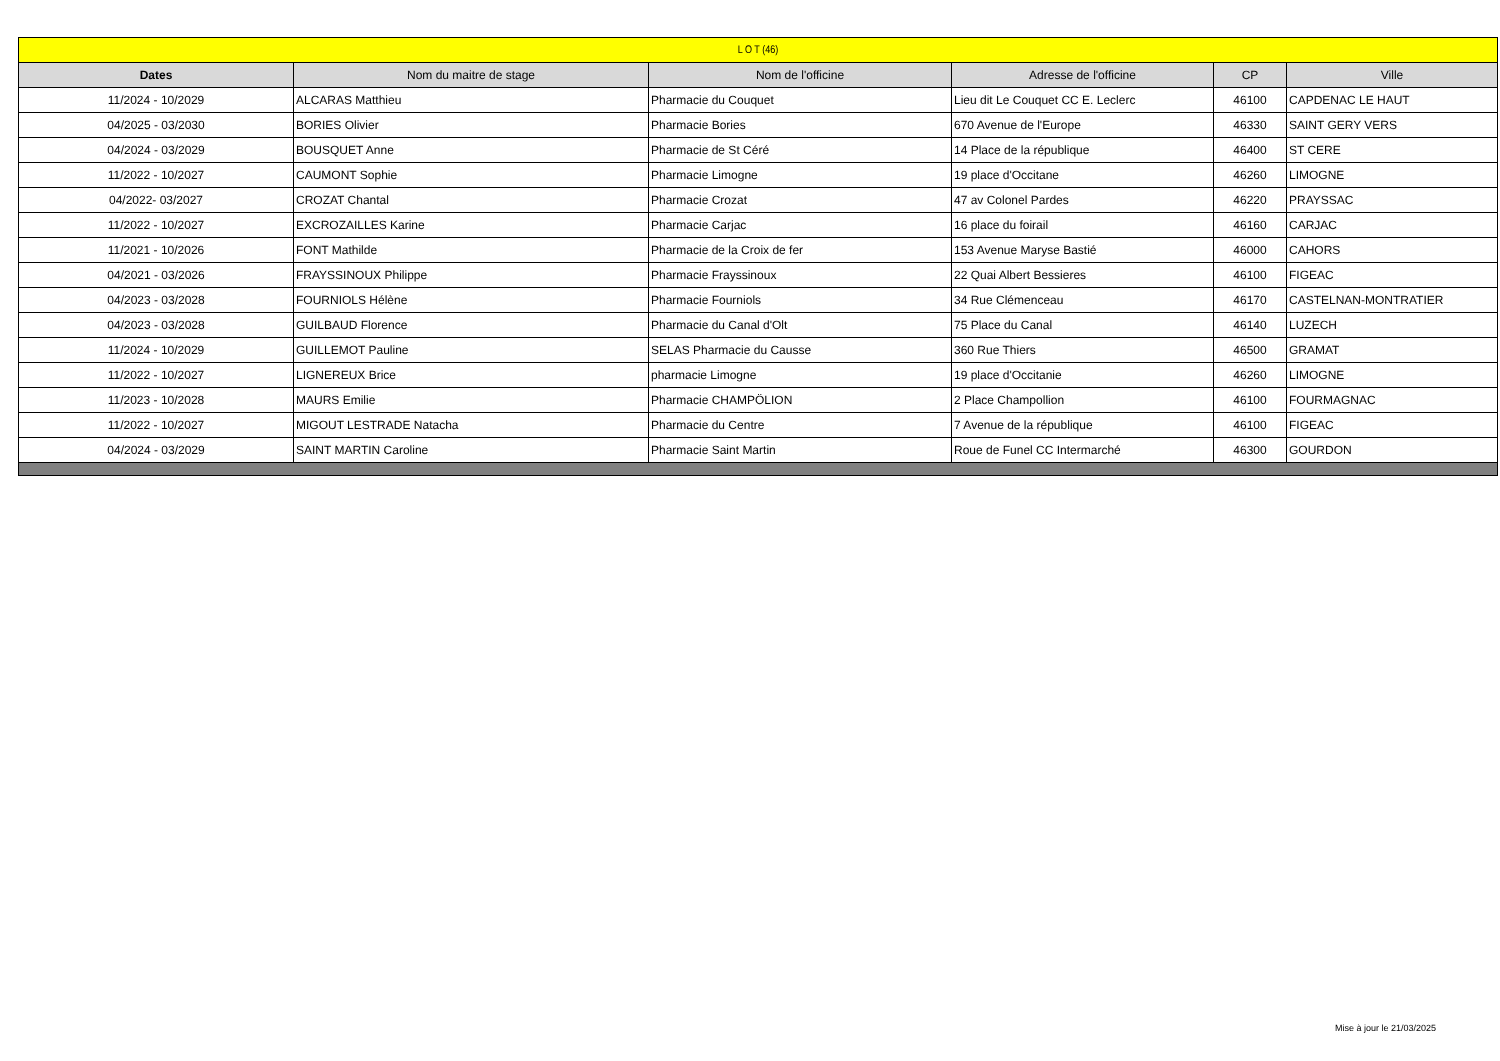| L O T (46) | | | | | |
| --- | --- | --- | --- | --- | --- |
| Dates | Nom du maitre de stage | Nom de l'officine | Adresse de l'officine | CP | Ville |
| 11/2024 - 10/2029 | ALCARAS Matthieu | Pharmacie du Couquet | Lieu dit Le Couquet CC E. Leclerc | 46100 | CAPDENAC LE HAUT |
| 04/2025 - 03/2030 | BORIES Olivier | Pharmacie Bories | 670 Avenue de l'Europe | 46330 | SAINT GERY VERS |
| 04/2024 - 03/2029 | BOUSQUET Anne | Pharmacie de St Céré | 14 Place de la république | 46400 | ST CERE |
| 11/2022 - 10/2027 | CAUMONT Sophie | Pharmacie Limogne | 19 place d'Occitane | 46260 | LIMOGNE |
| 04/2022- 03/2027 | CROZAT Chantal | Pharmacie Crozat | 47 av Colonel Pardes | 46220 | PRAYSSAC |
| 11/2022 - 10/2027 | EXCROZAILLES Karine | Pharmacie Carjac | 16 place du foirail | 46160 | CARJAC |
| 11/2021 - 10/2026 | FONT Mathilde | Pharmacie de la Croix de fer | 153 Avenue Maryse Bastié | 46000 | CAHORS |
| 04/2021 - 03/2026 | FRAYSSINOUX Philippe | Pharmacie Frayssinoux | 22 Quai Albert Bessieres | 46100 | FIGEAC |
| 04/2023 - 03/2028 | FOURNIOLS Hélène | Pharmacie Fourniols | 34 Rue Clémenceau | 46170 | CASTELNAN-MONTRATIER |
| 04/2023 - 03/2028 | GUILBAUD Florence | Pharmacie du Canal d'Olt | 75 Place du Canal | 46140 | LUZECH |
| 11/2024 - 10/2029 | GUILLEMOT Pauline | SELAS Pharmacie du Causse | 360 Rue Thiers | 46500 | GRAMAT |
| 11/2022 - 10/2027 | LIGNEREUX Brice | pharmacie Limogne | 19 place d'Occitanie | 46260 | LIMOGNE |
| 11/2023 - 10/2028 | MAURS Emilie | Pharmacie CHAMPÖLION | 2 Place Champollion | 46100 | FOURMAGNAC |
| 11/2022 - 10/2027 | MIGOUT LESTRADE Natacha | Pharmacie du Centre | 7 Avenue de la république | 46100 | FIGEAC |
| 04/2024 - 03/2029 | SAINT MARTIN Caroline | Pharmacie Saint Martin | Roue de Funel CC Intermarché | 46300 | GOURDON |
Mise à jour le 21/03/2025